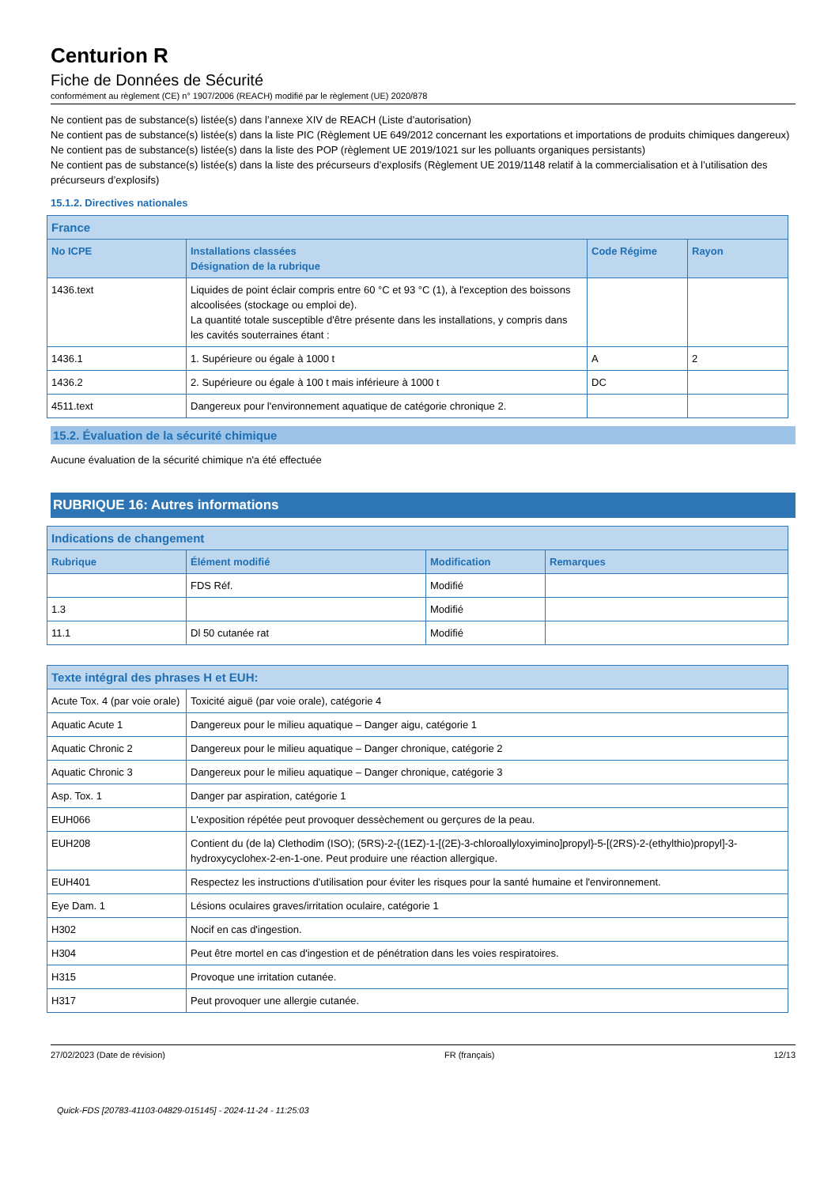Centurion R
Fiche de Données de Sécurité
conformément au règlement (CE) n° 1907/2006 (REACH) modifié par le règlement (UE) 2020/878
Ne contient pas de substance(s) listée(s) dans l’annexe XIV de REACH (Liste d’autorisation)
Ne contient pas de substance(s) listée(s) dans la liste PIC (Règlement UE 649/2012 concernant les exportations et importations de produits chimiques dangereux)
Ne contient pas de substance(s) listée(s) dans la liste des POP (règlement UE 2019/1021 sur les polluants organiques persistants)
Ne contient pas de substance(s) listée(s) dans la liste des précurseurs d’explosifs (Règlement UE 2019/1148 relatif à la commercialisation et à l’utilisation des précurseurs d’explosifs)
15.1.2. Directives nationales
| France | | | |
| --- | --- | --- | --- |
| No ICPE | Installations classées Désignation de la rubrique | Code Régime | Rayon |
| 1436.text | Liquides de point éclair compris entre 60 °C et 93 °C (1), à l'exception des boissons alcoolisées (stockage ou emploi de). La quantité totale susceptible d'être présente dans les installations, y compris dans les cavités souterraines étant : | | |
| 1436.1 | 1. Supérieure ou égale à 1000 t | A | 2 |
| 1436.2 | 2. Supérieure ou égale à 100 t mais inférieure à 1000 t | DC | |
| 4511.text | Dangereux pour l'environnement aquatique de catégorie chronique 2. | | |
15.2. Évaluation de la sécurité chimique
Aucune évaluation de la sécurité chimique n'a été effectuée
RUBRIQUE 16: Autres informations
| Indications de changement | | | |
| --- | --- | --- | --- |
| Rubrique | Élément modifié | Modification | Remarques |
| | FDS Réf. | Modifié | |
| 1.3 | | Modifié | |
| 11.1 | Dl 50 cutanée rat | Modifié | |
| Texte intégral des phrases H et EUH: | |
| --- | --- |
| Acute Tox. 4 (par voie orale) | Toxicité aiguë (par voie orale), catégorie 4 |
| Aquatic Acute 1 | Dangereux pour le milieu aquatique – Danger aigu, catégorie 1 |
| Aquatic Chronic 2 | Dangereux pour le milieu aquatique – Danger chronique, catégorie 2 |
| Aquatic Chronic 3 | Dangereux pour le milieu aquatique – Danger chronique, catégorie 3 |
| Asp. Tox. 1 | Danger par aspiration, catégorie 1 |
| EUH066 | L'exposition répétée peut provoquer dessèchement ou gerçures de la peau. |
| EUH208 | Contient du (de la) Clethodim (ISO); (5RS)-2-{(1EZ)-1-[(2E)-3-chloroallyloxyimino]propyl}-5-[(2RS)-2-(ethylthio)propyl]-3-hydroxycyclohex-2-en-1-one. Peut produire une réaction allergique. |
| EUH401 | Respectez les instructions d'utilisation pour éviter les risques pour la santé humaine et l'environnement. |
| Eye Dam. 1 | Lésions oculaires graves/irritation oculaire, catégorie 1 |
| H302 | Nocif en cas d'ingestion. |
| H304 | Peut être mortel en cas d'ingestion et de pénétration dans les voies respiratoires. |
| H315 | Provoque une irritation cutanée. |
| H317 | Peut provoquer une allergie cutanée. |
27/02/2023 (Date de révision) FR (français) 12/13
Quick-FDS [20783-41103-04829-015145] - 2024-11-24 - 11:25:03